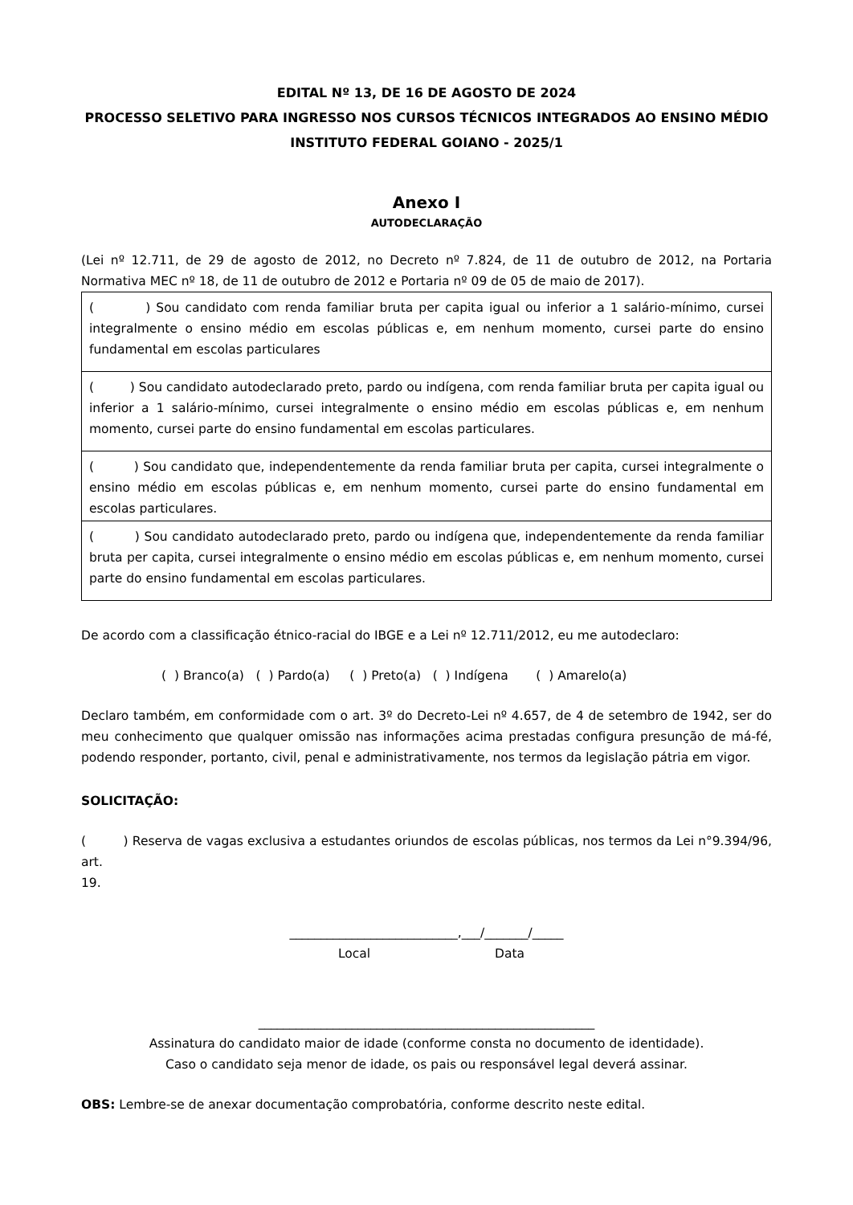EDITAL Nº 13, DE 16 DE AGOSTO DE 2024
PROCESSO SELETIVO PARA INGRESSO NOS CURSOS TÉCNICOS INTEGRADOS AO ENSINO MÉDIO
INSTITUTO FEDERAL GOIANO - 2025/1
Anexo I
AUTODECLARAÇÃO
(Lei nº 12.711, de 29 de agosto de 2012, no Decreto nº 7.824, de 11 de outubro de 2012, na Portaria Normativa MEC nº 18, de 11 de outubro de 2012 e Portaria nº 09 de 05 de maio de 2017).
| ( ) Sou candidato com renda familiar bruta per capita igual ou inferior a 1 salário-mínimo, cursei integralmente o ensino médio em escolas públicas e, em nenhum momento, cursei parte do ensino fundamental em escolas particulares |
| ( ) Sou candidato autodeclarado preto, pardo ou indígena, com renda familiar bruta per capita igual ou inferior a 1 salário-mínimo, cursei integralmente o ensino médio em escolas públicas e, em nenhum momento, cursei parte do ensino fundamental em escolas particulares. |
| ( ) Sou candidato que, independentemente da renda familiar bruta per capita, cursei integralmente o ensino médio em escolas públicas e, em nenhum momento, cursei parte do ensino fundamental em escolas particulares. |
| ( ) Sou candidato autodeclarado preto, pardo ou indígena que, independentemente da renda familiar bruta per capita, cursei integralmente o ensino médio em escolas públicas e, em nenhum momento, cursei parte do ensino fundamental em escolas particulares. |
De acordo com a classificação étnico-racial do IBGE e a Lei nº 12.711/2012, eu me autodeclaro:
( ) Branco(a) ( ) Pardo(a) ( ) Preto(a) ( ) Indígena ( ) Amarelo(a)
Declaro também, em conformidade com o art. 3º do Decreto-Lei nº 4.657, de 4 de setembro de 1942, ser do meu conhecimento que qualquer omissão nas informações acima prestadas configura presunção de má-fé, podendo responder, portanto, civil, penal e administrativamente, nos termos da legislação pátria em vigor.
SOLICITAÇÃO:
( ) Reserva de vagas exclusiva a estudantes oriundos de escolas públicas, nos termos da Lei n°9.394/96, art.
19.
___________________________,___/_______/_____
Local Data
______________________________________________________
Assinatura do candidato maior de idade (conforme consta no documento de identidade).
Caso o candidato seja menor de idade, os pais ou responsável legal deverá assinar.
OBS: Lembre-se de anexar documentação comprobatória, conforme descrito neste edital.